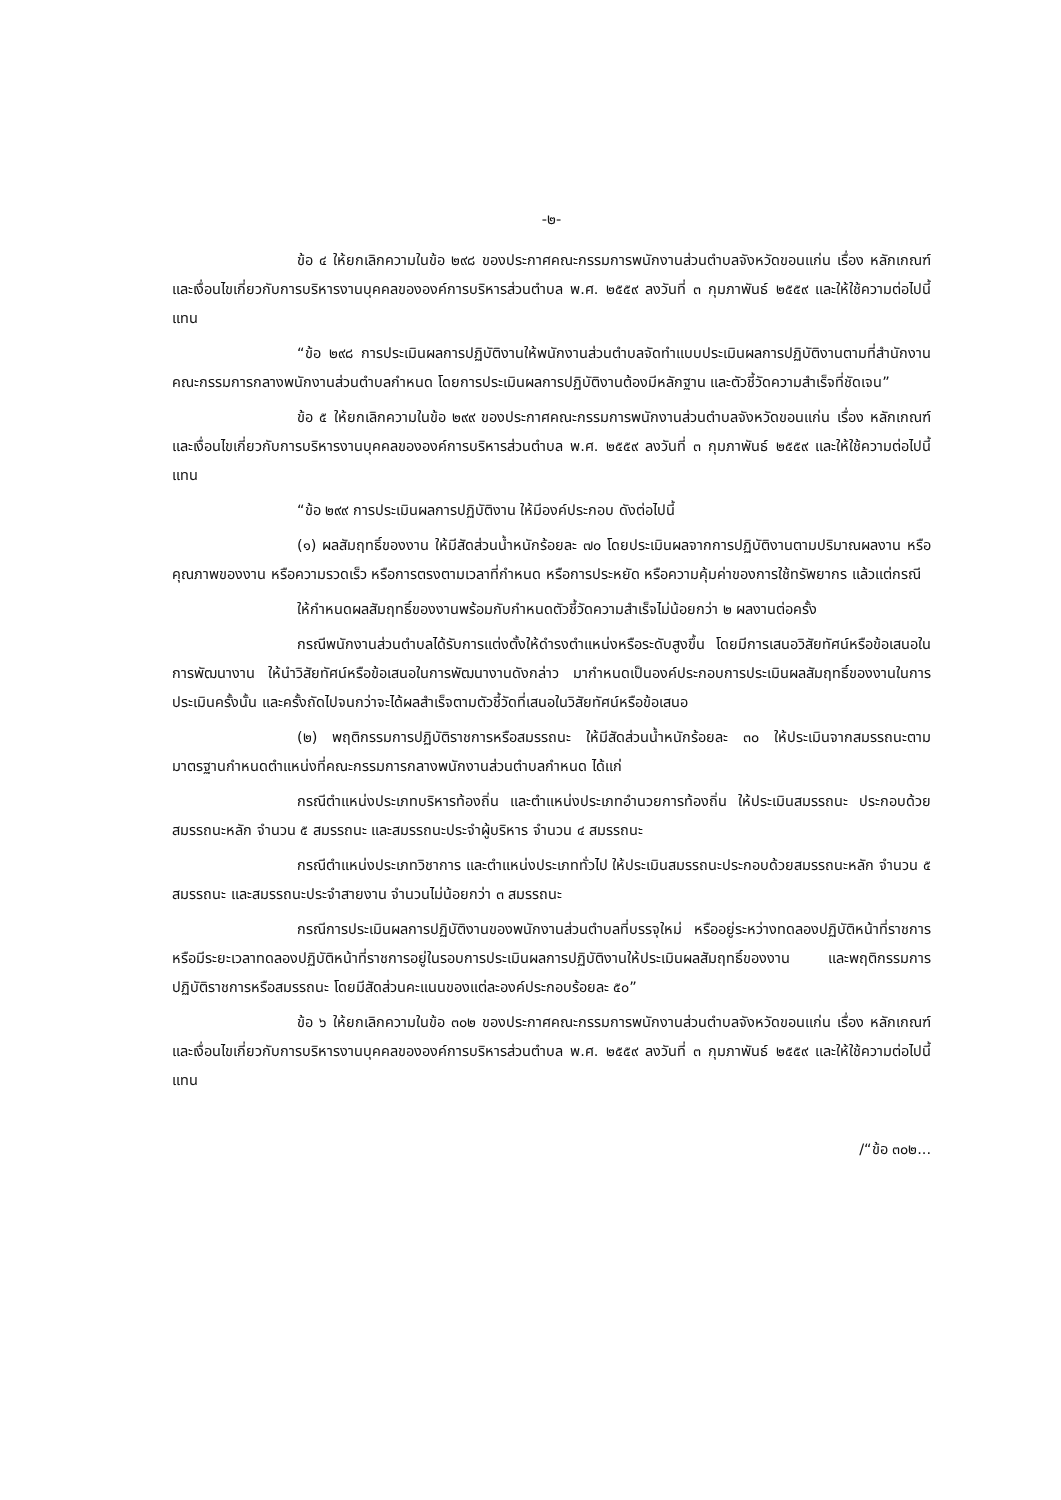-๒-
ข้อ ๔ ให้ยกเลิกความในข้อ ๒๙๘ ของประกาศคณะกรรมการพนักงานส่วนตำบลจังหวัดขอนแก่น เรื่อง หลักเกณฑ์และเงื่อนไขเกี่ยวกับการบริหารงานบุคคลขององค์การบริหารส่วนตำบล พ.ศ. ๒๕๕๙ ลงวันที่ ๓ กุมภาพันธ์ ๒๕๕๙ และให้ใช้ความต่อไปนี้แทน
“ข้อ ๒๙๘ การประเมินผลการปฏิบัติงานให้พนักงานส่วนตำบลจัดทำแบบประเมินผลการปฏิบัติงานตามที่สำนักงานคณะกรรมการกลางพนักงานส่วนตำบลกำหนด โดยการประเมินผลการปฏิบัติงานต้องมีหลักฐาน และตัวชี้วัดความสำเร็จที่ชัดเจน”
ข้อ ๕ ให้ยกเลิกความในข้อ ๒๙๙ ของประกาศคณะกรรมการพนักงานส่วนตำบลจังหวัดขอนแก่น เรื่อง หลักเกณฑ์และเงื่อนไขเกี่ยวกับการบริหารงานบุคคลขององค์การบริหารส่วนตำบล พ.ศ. ๒๕๕๙ ลงวันที่ ๓ กุมภาพันธ์ ๒๕๕๙ และให้ใช้ความต่อไปนี้แทน
“ข้อ ๒๙๙ การประเมินผลการปฏิบัติงาน ให้มีองค์ประกอบ ดังต่อไปนี้
(๑) ผลสัมฤทธิ์ของงาน ให้มีสัดส่วนน้ำหนักร้อยละ ๗๐ โดยประเมินผลจากการปฏิบัติงานตามปริมาณผลงาน หรือคุณภาพของงาน หรือความรวดเร็ว หรือการตรงตามเวลาที่กำหนด หรือการประหยัด หรือความคุ้มค่าของการใช้ทรัพยากร แล้วแต่กรณี
ให้กำหนดผลสัมฤทธิ์ของงานพร้อมกับกำหนดตัวชี้วัดความสำเร็จไม่น้อยกว่า ๒ ผลงานต่อครั้ง
กรณีพนักงานส่วนตำบลได้รับการแต่งตั้งให้ดำรงตำแหน่งหรือระดับสูงขึ้น โดยมีการเสนอวิสัยทัศน์หรือข้อเสนอในการพัฒนางาน ให้นำวิสัยทัศน์หรือข้อเสนอในการพัฒนางานดังกล่าว มากำหนดเป็นองค์ประกอบการประเมินผลสัมฤทธิ์ของงานในการประเมินครั้งนั้น และครั้งถัดไปจนกว่าจะได้ผลสำเร็จตามตัวชี้วัดที่เสนอในวิสัยทัศน์หรือข้อเสนอ
(๒) พฤติกรรมการปฏิบัติราชการหรือสมรรถนะ ให้มีสัดส่วนน้ำหนักร้อยละ ๓๐ ให้ประเมินจากสมรรถนะตามมาตรฐานกำหนดตำแหน่งที่คณะกรรมการกลางพนักงานส่วนตำบลกำหนด ได้แก่
กรณีตำแหน่งประเภทบริหารท้องถิ่น และตำแหน่งประเภทอำนวยการท้องถิ่น ให้ประเมินสมรรถนะ ประกอบด้วย สมรรถนะหลัก จำนวน ๕ สมรรถนะ และสมรรถนะประจำผู้บริหาร จำนวน ๔ สมรรถนะ
กรณีตำแหน่งประเภทวิชาการ และตำแหน่งประเภททั่วไป ให้ประเมินสมรรถนะประกอบด้วยสมรรถนะหลัก จำนวน ๕ สมรรถนะ และสมรรถนะประจำสายงาน จำนวนไม่น้อยกว่า ๓ สมรรถนะ
กรณีการประเมินผลการปฏิบัติงานของพนักงานส่วนตำบลที่บรรจุใหม่ หรืออยู่ระหว่างทดลองปฏิบัติหน้าที่ราชการ หรือมีระยะเวลาทดลองปฏิบัติหน้าที่ราชการอยู่ในรอบการประเมินผลการปฏิบัติงานให้ประเมินผลสัมฤทธิ์ของงาน และพฤติกรรมการปฏิบัติราชการหรือสมรรถนะ โดยมีสัดส่วนคะแนนของแต่ละองค์ประกอบร้อยละ ๕๐”
ข้อ ๖ ให้ยกเลิกความในข้อ ๓๐๒ ของประกาศคณะกรรมการพนักงานส่วนตำบลจังหวัดขอนแก่น เรื่อง หลักเกณฑ์และเงื่อนไขเกี่ยวกับการบริหารงานบุคคลขององค์การบริหารส่วนตำบล พ.ศ. ๒๕๕๙ ลงวันที่ ๓ กุมภาพันธ์ ๒๕๕๙ และให้ใช้ความต่อไปนี้แทน
/“ข้อ ๓๐๒...